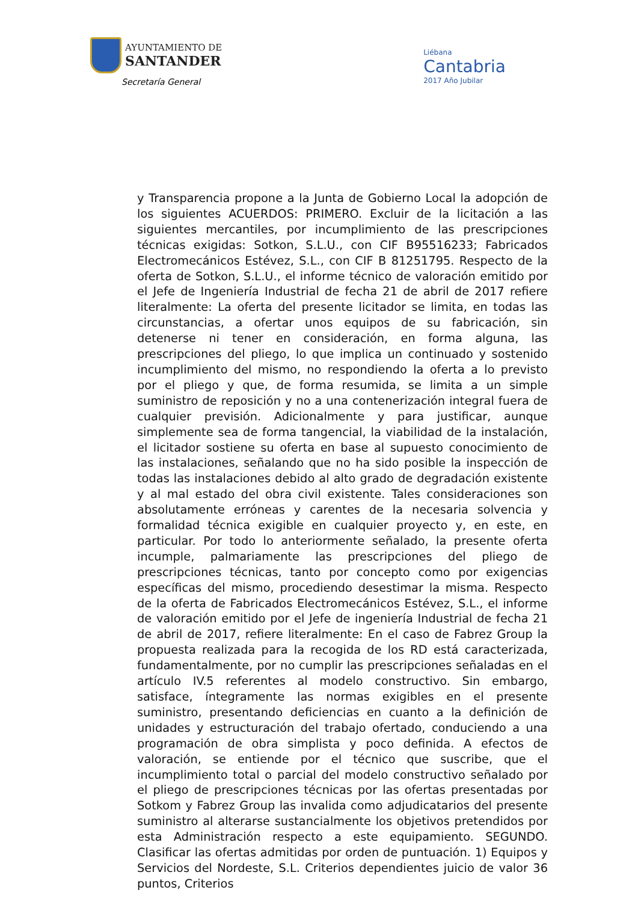AYUNTAMIENTO DE
SANTANDER
Secretaría General
Liébana
Cantabria
2017 Año Jubilar
y Transparencia propone a la Junta de Gobierno Local la adopción de los siguientes ACUERDOS: PRIMERO. Excluir de la licitación a las siguientes mercantiles, por incumplimiento de las prescripciones técnicas exigidas: Sotkon, S.L.U., con CIF B95516233; Fabricados Electromecánicos Estévez, S.L., con CIF B 81251795. Respecto de la oferta de Sotkon, S.L.U., el informe técnico de valoración emitido por el Jefe de Ingeniería Industrial de fecha 21 de abril de 2017 refiere literalmente: La oferta del presente licitador se limita, en todas las circunstancias, a ofertar unos equipos de su fabricación, sin detenerse ni tener en consideración, en forma alguna, las prescripciones del pliego, lo que implica un continuado y sostenido incumplimiento del mismo, no respondiendo la oferta a lo previsto por el pliego y que, de forma resumida, se limita a un simple suministro de reposición y no a una contenerización integral fuera de cualquier previsión. Adicionalmente y para justificar, aunque simplemente sea de forma tangencial, la viabilidad de la instalación, el licitador sostiene su oferta en base al supuesto conocimiento de las instalaciones, señalando que no ha sido posible la inspección de todas las instalaciones debido al alto grado de degradación existente y al mal estado del obra civil existente. Tales consideraciones son absolutamente erróneas y carentes de la necesaria solvencia y formalidad técnica exigible en cualquier proyecto y, en este, en particular. Por todo lo anteriormente señalado, la presente oferta incumple, palmariamente las prescripciones del pliego de prescripciones técnicas, tanto por concepto como por exigencias específicas del mismo, procediendo desestimar la misma. Respecto de la oferta de Fabricados Electromecánicos Estévez, S.L., el informe de valoración emitido por el Jefe de ingeniería Industrial de fecha 21 de abril de 2017, refiere literalmente: En el caso de Fabrez Group la propuesta realizada para la recogida de los RD está caracterizada, fundamentalmente, por no cumplir las prescripciones señaladas en el artículo IV.5 referentes al modelo constructivo. Sin embargo, satisface, íntegramente las normas exigibles en el presente suministro, presentando deficiencias en cuanto a la definición de unidades y estructuración del trabajo ofertado, conduciendo a una programación de obra simplista y poco definida. A efectos de valoración, se entiende por el técnico que suscribe, que el incumplimiento total o parcial del modelo constructivo señalado por el pliego de prescripciones técnicas por las ofertas presentadas por Sotkom y Fabrez Group las invalida como adjudicatarios del presente suministro al alterarse sustancialmente los objetivos pretendidos por esta Administración respecto a este equipamiento. SEGUNDO. Clasificar las ofertas admitidas por orden de puntuación. 1) Equipos y Servicios del Nordeste, S.L. Criterios dependientes juicio de valor 36 puntos, Criterios